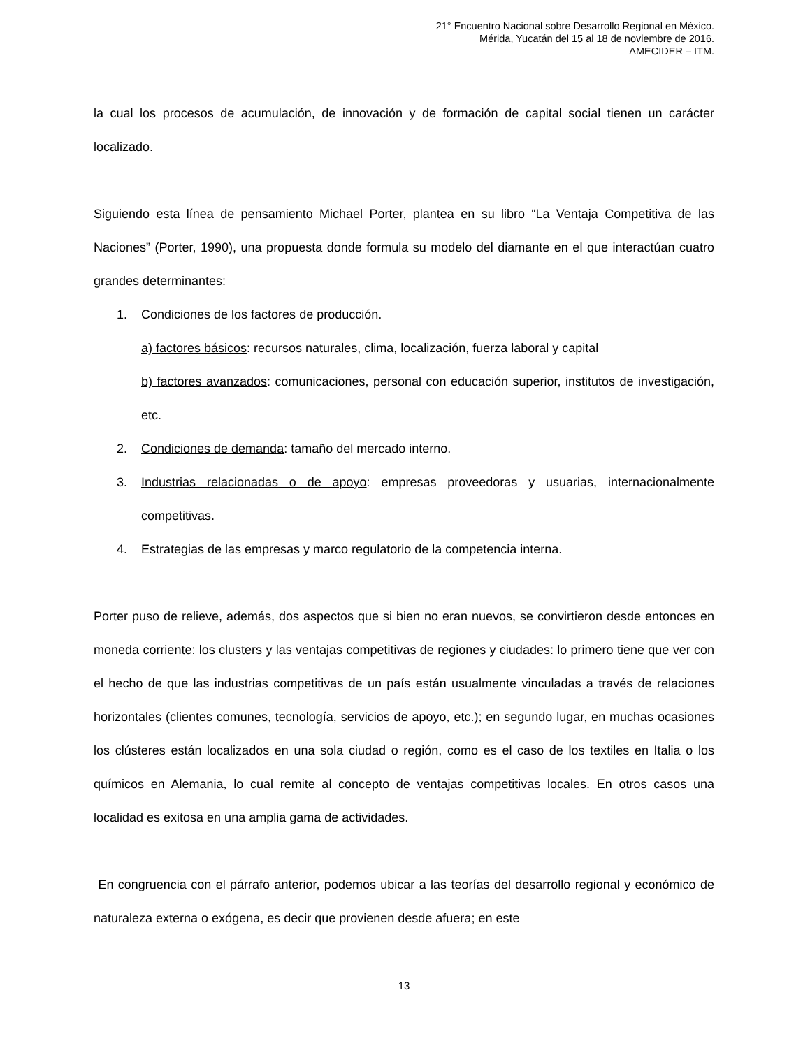21° Encuentro Nacional sobre Desarrollo Regional en México.
Mérida, Yucatán del 15 al 18 de noviembre de 2016.
AMECIDER – ITM.
la cual los procesos de acumulación, de innovación y de formación de capital social tienen un carácter localizado.
Siguiendo esta línea de pensamiento Michael Porter, plantea en su libro “La Ventaja Competitiva de las Naciones” (Porter, 1990), una propuesta donde formula su modelo del diamante en el que interactúan cuatro grandes determinantes:
1. Condiciones de los factores de producción.
a) factores básicos: recursos naturales, clima, localización, fuerza laboral y capital
b) factores avanzados: comunicaciones, personal con educación superior, institutos de investigación, etc.
2. Condiciones de demanda: tamaño del mercado interno.
3. Industrias relacionadas o de apoyo: empresas proveedoras y usuarias, internacionalmente competitivas.
4. Estrategias de las empresas y marco regulatorio de la competencia interna.
Porter puso de relieve, además, dos aspectos que si bien no eran nuevos, se convirtieron desde entonces en moneda corriente: los clusters y las ventajas competitivas de regiones y ciudades: lo primero tiene que ver con el hecho de que las industrias competitivas de un país están usualmente vinculadas a través de relaciones horizontales (clientes comunes, tecnología, servicios de apoyo, etc.); en segundo lugar, en muchas ocasiones los clústeres están localizados en una sola ciudad o región, como es el caso de los textiles en Italia o los químicos en Alemania, lo cual remite al concepto de ventajas competitivas locales. En otros casos una localidad es exitosa en una amplia gama de actividades.
En congruencia con el párrafo anterior, podemos ubicar a las teorías del desarrollo regional y económico de naturaleza externa o exógena, es decir que provienen desde afuera; en este
13